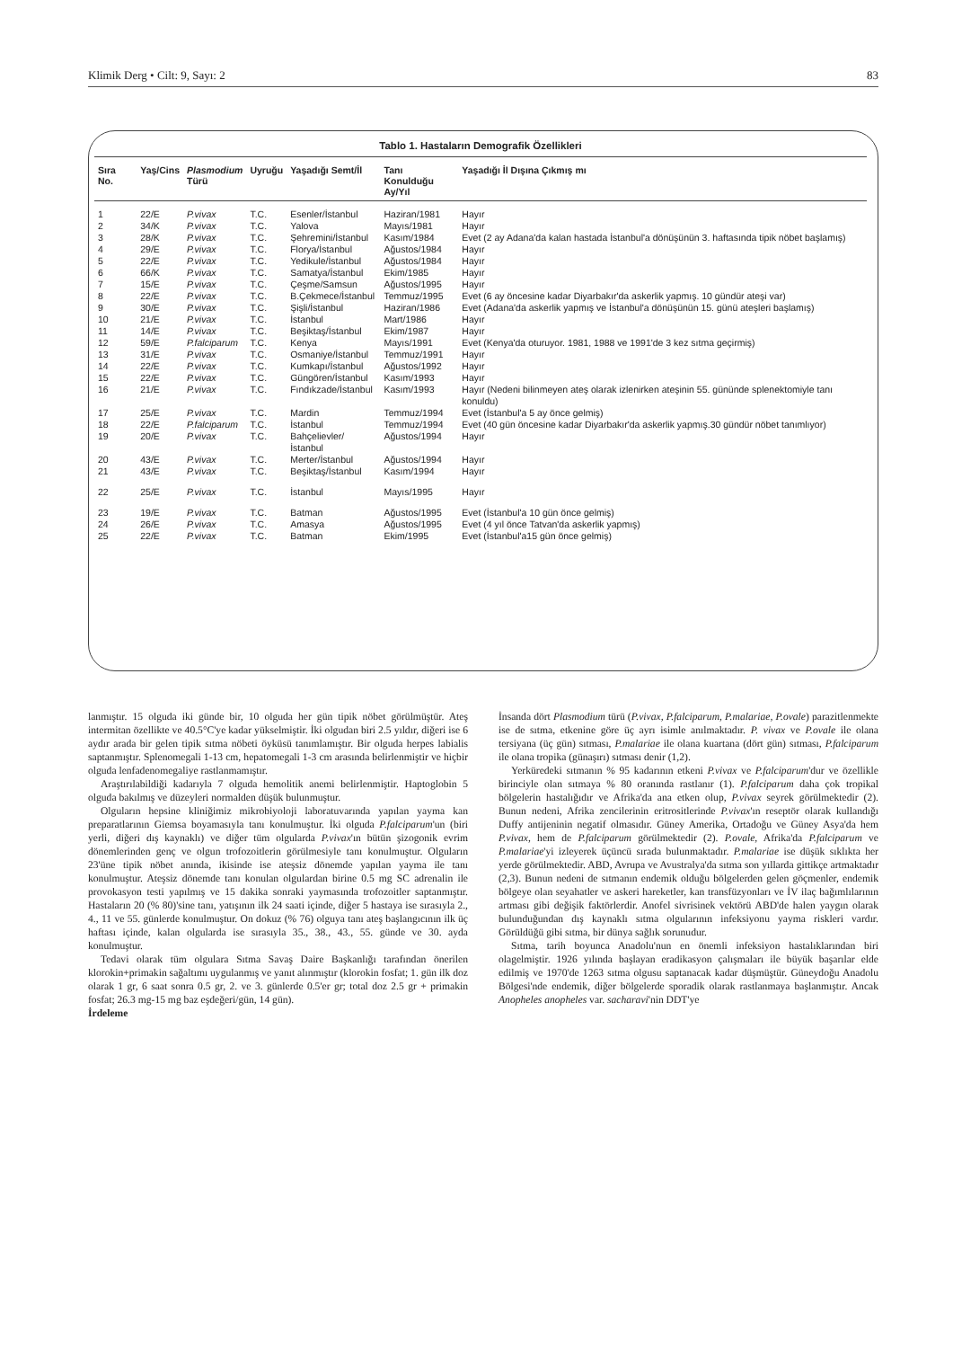Klimik Derg • Cilt: 9, Sayı: 2 83
Tablo 1. Hastaların Demografik Özellikleri
| Sıra No. | Yaş/Cins | Plasmodium Türü | Uyruğu | Yaşadığı Semt/İl | Tanı Konulduğu Ay/Yıl | Yaşadığı İl Dışına Çıkmış mı |
| --- | --- | --- | --- | --- | --- | --- |
| 1 | 22/E | P.vivax | T.C. | Esenler/İstanbul | Haziran/1981 | Hayır |
| 2 | 34/K | P.vivax | T.C. | Yalova | Mayıs/1981 | Hayır |
| 3 | 28/K | P.vivax | T.C. | Şehremini/İstanbul | Kasım/1984 | Evet (2 ay Adana'da kalan hastada İstanbul'a dönüşünün 3. haftasında tipik nöbet başlamış) |
| 4 | 29/E | P.vivax | T.C. | Florya/İstanbul | Ağustos/1984 | Hayır |
| 5 | 22/E | P.vivax | T.C. | Yedikule/İstanbul | Ağustos/1984 | Hayır |
| 6 | 66/K | P.vivax | T.C. | Samatya/İstanbul | Ekim/1985 | Hayır |
| 7 | 15/E | P.vivax | T.C. | Çeşme/Samsun | Ağustos/1995 | Hayır |
| 8 | 22/E | P.vivax | T.C. | B.Çekmece/İstanbul | Temmuz/1995 | Evet (6 ay öncesine kadar Diyarbakır'da askerlik yapmış. 10 gündür ateşi var) |
| 9 | 30/E | P.vivax | T.C. | Şişli/İstanbul | Haziran/1986 | Evet (Adana'da askerlik yapmış ve İstanbul'a dönüşünün 15. günü ateşleri başlamış) |
| 10 | 21/E | P.vivax | T.C. | İstanbul | Mart/1986 | Hayır |
| 11 | 14/E | P.vivax | T.C. | Beşiktaş/İstanbul | Ekim/1987 | Hayır |
| 12 | 59/E | P.falciparum | T.C. | Kenya | Mayıs/1991 | Evet (Kenya'da oturuyor. 1981, 1988 ve 1991'de 3 kez sıtma geçirmiş) |
| 13 | 31/E | P.vivax | T.C. | Osmaniye/İstanbul | Temmuz/1991 | Hayır |
| 14 | 22/E | P.vivax | T.C. | Kumkapı/İstanbul | Ağustos/1992 | Hayır |
| 15 | 22/E | P.vivax | T.C. | Güngören/İstanbul | Kasım/1993 | Hayır |
| 16 | 21/E | P.vivax | T.C. | Fındıkzade/İstanbul | Kasım/1993 | Hayır (Nedeni bilinmeyen ateş olarak izlenirken ateşinin 55. gününde splenektomiyle tanı konuldu) |
| 17 | 25/E | P.vivax | T.C. | Mardin | Temmuz/1994 | Evet (İstanbul'a 5 ay önce gelmiş) |
| 18 | 22/E | P.falciparum | T.C. | İstanbul | Temmuz/1994 | Evet (40 gün öncesine kadar Diyarbakır'da askerlik yapmış.30 gündür nöbet tanımlıyor) |
| 19 | 20/E | P.vivax | T.C. | Bahçelievler/İstanbul | Ağustos/1994 | Hayır |
| 20 | 43/E | P.vivax | T.C. | Merter/İstanbul | Ağustos/1994 | Hayır |
| 21 | 43/E | P.vivax | T.C. | Beşiktaş/İstanbul | Kasım/1994 | Hayır |
| 22 | 25/E | P.vivax | T.C. | İstanbul | Mayıs/1995 | Hayır |
| 23 | 19/E | P.vivax | T.C. | Batman | Ağustos/1995 | Evet (İstanbul'a 10 gün önce gelmiş) |
| 24 | 26/E | P.vivax | T.C. | Amasya | Ağustos/1995 | Evet (4 yıl önce Tatvan'da askerlik yapmış) |
| 25 | 22/E | P.vivax | T.C. | Batman | Ekim/1995 | Evet (İstanbul'a15 gün önce gelmiş) |
lanmıştır. 15 olguda iki günde bir, 10 olguda her gün tipik nöbet görülmüştür. Ateş intermitan özellikte ve 40.5°C'ye kadar yükselmiştir. İki olgudan biri 2.5 yıldır, diğeri ise 6 aydır arada bir gelen tipik sıtma nöbeti öyküsü tanımlamıştır. Bir olguda herpes labialis saptanmıştır. Splenomegali 1-13 cm, hepatomegali 1-3 cm arasında belirlenmiştir ve hiçbir olguda lenfadenomegaliye rastlanmamıştır.
Araştırılabildiği kadarıyla 7 olguda hemolitik anemi belirlenmiştir. Haptoglobin 5 olguda bakılmış ve düzeyleri normalden düşük bulunmuştur.
Olguların hepsine kliniğimiz mikrobiyoloji laboratuvarında yapılan yayma kan preparatlarının Giemsa boyamasıyla tanı konulmuştur. İki olguda P.falciparum'un (biri yerli, diğeri dış kaynaklı) ve diğer tüm olgularda P.vivax'ın bütün şizogonik evrim dönemlerinden genç ve olgun trofozoitlerin görülmesiyle tanı konulmuştur. Olguların 23'üne tipik nöbet anında, ikisinde ise ateşsiz dönemde yapılan yayma ile tanı konulmuştur. Ateşsiz dönemde tanı konulan olgulardan birine 0.5 mg SC adrenalin ile provokasyon testi yapılmış ve 15 dakika sonraki yaymasında trofozoitler saptanmıştır. Hastaların 20 (% 80)'sine tanı, yatışının ilk 24 saati içinde, diğer 5 hastaya ise sırasıyla 2., 4., 11 ve 55. günlerde konulmuştur. On dokuz (% 76) olguya tanı ateş başlangıcının ilk üç haftası içinde, kalan olgularda ise sırasıyla 35., 38., 43., 55. günde ve 30. ayda konulmuştur.
Tedavi olarak tüm olgulara Sıtma Savaş Daire Başkanlığı tarafından önerilen klorokin+primakin sağaltımı uygulanmış ve yanıt alınmıştır (klorokin fosfat; 1. gün ilk doz olarak 1 gr, 6 saat sonra 0.5 gr, 2. ve 3. günlerde 0.5'er gr; total doz 2.5 gr + primakin fosfat; 26.3 mg-15 mg baz eşdeğeri/gün, 14 gün).
İrdeleme
İnsanda dört Plasmodium türü (P.vivax, P.falciparum, P.malariae, P.ovale) parazitlenmekte ise de sıtma, etkenine göre üç ayrı isimle anılmaktadır. P. vivax ve P.ovale ile olana tersiyana (üç gün) sıtması, P.malariae ile olana kuartana (dört gün) sıtması, P.falciparum ile olana tropika (günaşırı) sıtması denir (1,2).
Yerküredeki sıtmanın % 95 kadarının etkeni P.vivax ve P.falciparum'dur ve özellikle birinciyle olan sıtmaya % 80 oranında rastlanır (1). P.falciparum daha çok tropikal bölgelerin hastalığıdır ve Afrika'da ana etken olup, P.vivax seyrek görülmektedir (2). Bunun nedeni, Afrika zencilerinin eritrositlerinde P.vivax'ın reseptör olarak kullandığı Duffy antijeninin negatif olmasıdır. Güney Amerika, Ortadoğu ve Güney Asya'da hem P.vivax, hem de P.falciparum görülmektedir (2). P.ovale, Afrika'da P.falciparum ve P.malariae'yi izleyerek üçüncü sırada bulunmaktadır. P.malariae ise düşük sıklıkta her yerde görülmektedir. ABD, Avrupa ve Avustralya'da sıtma son yıllarda gittikçe artmaktadır (2,3). Bunun nedeni de sıtmanın endemik olduğu bölgelerden gelen göçmenler, endemik bölgeye olan seyahatler ve askeri hareketler, kan transfüzyonları ve İV ilaç bağımlılarının artması gibi değişik faktörlerdir. Anofel sivrisinek vektörü ABD'de halen yaygın olarak bulunduğundan dış kaynaklı sıtma olgularının infeksiyonu yayma riskleri vardır. Görüldüğü gibi sıtma, bir dünya sağlık sorunudur.
Sıtma, tarih boyunca Anadolu'nun en önemli infeksiyon hastalıklarından biri olagelmiştir. 1926 yılında başlayan eradikasyon çalışmaları ile büyük başarılar elde edilmiş ve 1970'de 1263 sıtma olgusu saptanacak kadar düşmüştür. Güneydoğu Anadolu Bölgesi'nde endemik, diğer bölgelerde sporadik olarak rastlanmaya başlanmıştır. Ancak Anopheles anopheles var. sacharavi'nin DDT'ye